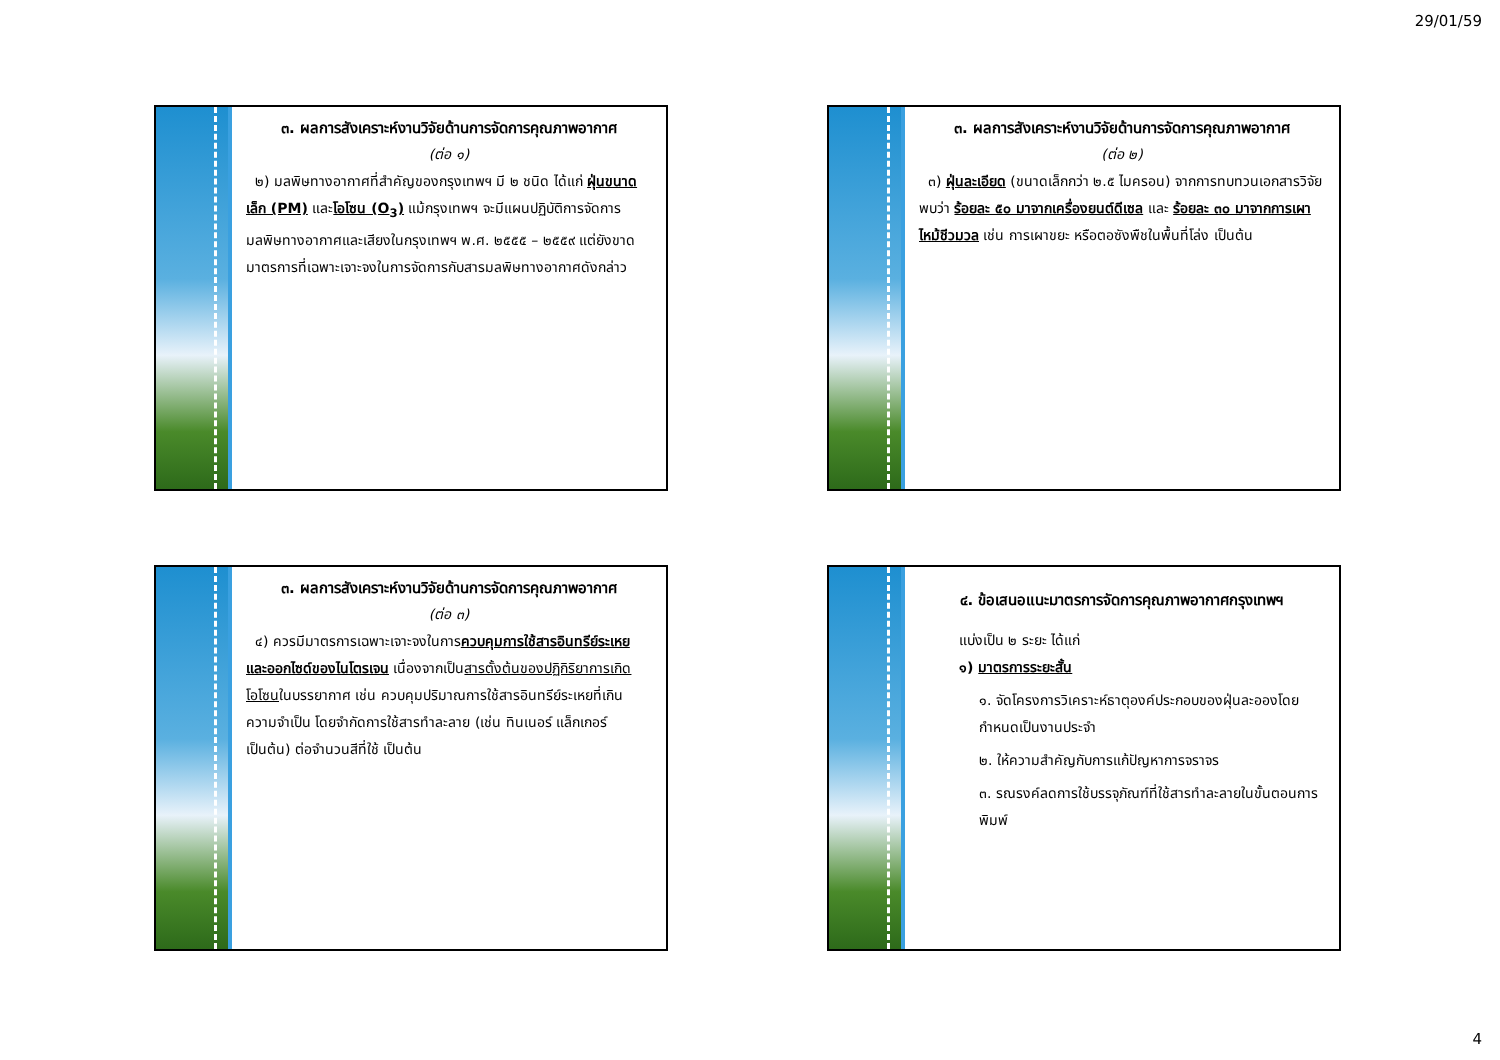29/01/59
๓. ผลการสังเคราะห์งานวิจัยด้านการจัดการคุณภาพอากาศ
(ต่อ ๑)
๒) มลพิษทางอากาศที่สำคัญของกรุงเทพฯ มี ๒ ชนิด ได้แก่ ฝุ่นขนาดเล็ก (PM) และโอโซน (O<sub>3</sub>) แม้กรุงเทพฯ จะมีแผนปฏิบัติการจัดการมลพิษทางอากาศและเสียงในกรุงเทพฯ พ.ศ. ๒๕๕๕ – ๒๕๕๙ แต่ยังขาดมาตรการที่เฉพาะเจาะจงในการจัดการกับสารมลพิษทางอากาศดังกล่าว
๓. ผลการสังเคราะห์งานวิจัยด้านการจัดการคุณภาพอากาศ
(ต่อ ๒)
๓) ฝุ่นละเอียด (ขนาดเล็กกว่า ๒.๕ ไมครอน) จากการทบทวนเอกสารวิจัย พบว่า ร้อยละ ๕๐ มาจากเครื่องยนต์ดีเซล และ ร้อยละ ๓๐ มาจากการเผาไหม้ชีวมวล เช่น การเผาขยะ หรือตอซังพืชในพื้นที่โล่ง เป็นต้น
๓. ผลการสังเคราะห์งานวิจัยด้านการจัดการคุณภาพอากาศ
(ต่อ ๓)
๔) ควรมีมาตรการเฉพาะเจาะจงในการควบคุมการใช้สารอินทรีย์ระเหย และออกไซด์ของไนโตรเจน เนื่องจากเป็นสารตั้งต้นของปฏิกิริยาการเกิดโอโซนในบรรยากาศ เช่น ควบคุมปริมาณการใช้สารอินทรีย์ระเหยที่เกินความจำเป็น โดยจำกัดการใช้สารทำละลาย (เช่น ทินเนอร์ แล็กเกอร์ เป็นต้น) ต่อจำนวนสีที่ใช้ เป็นต้น
๔. ข้อเสนอแนะมาตรการจัดการคุณภาพอากาศกรุงเทพฯ
แบ่งเป็น ๒ ระยะ ได้แก่
๑) มาตรการระยะสั้น
๑. จัดโครงการวิเคราะห์ธาตุองค์ประกอบของฝุ่นละอองโดยกำหนดเป็นงานประจำ
๒. ให้ความสำคัญกับการแก้ปัญหาการจราจร
๓. รณรงค์ลดการใช้บรรจุภัณฑ์ที่ใช้สารทำละลายในขั้นตอนการพิมพ์
4